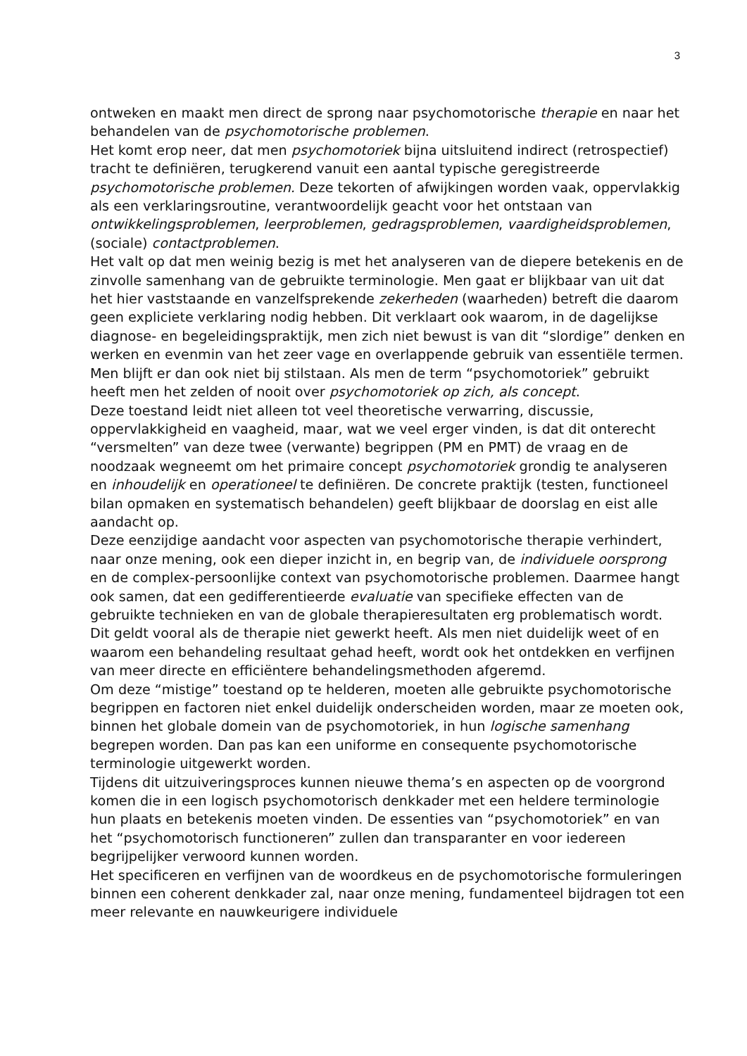3
ontweken en maakt men direct de sprong naar psychomotorische therapie en naar het behandelen van de psychomotorische problemen.
Het komt erop neer, dat men psychomotoriek bijna uitsluitend indirect (retrospectief) tracht te definiëren, terugkerend vanuit een aantal typische geregistreerde psychomotorische problemen. Deze tekorten of afwijkingen worden vaak, oppervlakkig als een verklaringsroutine, verantwoordelijk geacht voor het ontstaan van ontwikkelingsproblemen, leerproblemen, gedragsproblemen, vaardigheidsproblemen, (sociale) contactproblemen.
Het valt op dat men weinig bezig is met het analyseren van de diepere betekenis en de zinvolle samenhang van de gebruikte terminologie. Men gaat er blijkbaar van uit dat het hier vaststaande en vanzelfsprekende zekerheden (waarheden) betreft die daarom geen expliciete verklaring nodig hebben. Dit verklaart ook waarom, in de dagelijkse diagnose- en begeleidingspraktijk, men zich niet bewust is van dit “slordige” denken en werken en evenmin van het zeer vage en overlappende gebruik van essentiële termen. Men blijft er dan ook niet bij stilstaan. Als men de term “psychomotoriek” gebruikt heeft men het zelden of nooit over psychomotoriek op zich, als concept.
Deze toestand leidt niet alleen tot veel theoretische verwarring, discussie, oppervlakkigheid en vaagheid, maar, wat we veel erger vinden, is dat dit onterecht “versmelten” van deze twee (verwante) begrippen (PM en PMT) de vraag en de noodzaak wegneemt om het primaire concept psychomotoriek grondig te analyseren en inhoudelijk en operationeel te definiëren. De concrete praktijk (testen, functioneel bilan opmaken en systematisch behandelen) geeft blijkbaar de doorslag en eist alle aandacht op.
Deze eenzijdige aandacht voor aspecten van psychomotorische therapie verhindert, naar onze mening, ook een dieper inzicht in, en begrip van, de individuele oorsprong en de complex-persoonlijke context van psychomotorische problemen. Daarmee hangt ook samen, dat een gedifferentieerde evaluatie van specifieke effecten van de gebruikte technieken en van de globale therapieresultaten erg problematisch wordt. Dit geldt vooral als de therapie niet gewerkt heeft. Als men niet duidelijk weet of en waarom een behandeling resultaat gehad heeft, wordt ook het ontdekken en verfijnen van meer directe en efficiëntere behandelingsmethoden afgeremd.
Om deze “mistige” toestand op te helderen, moeten alle gebruikte psychomotorische begrippen en factoren niet enkel duidelijk onderscheiden worden, maar ze moeten ook, binnen het globale domein van de psychomotoriek, in hun logische samenhang begrepen worden. Dan pas kan een uniforme en consequente psychomotorische terminologie uitgewerkt worden.
Tijdens dit uitzuiveringsproces kunnen nieuwe thema’s en aspecten op de voorgrond komen die in een logisch psychomotorisch denkkader met een heldere terminologie hun plaats en betekenis moeten vinden. De essenties van “psychomotoriek” en van het “psychomotorisch functioneren” zullen dan transparanter en voor iedereen begrijpelijker verwoord kunnen worden.
Het specificeren en verfijnen van de woordkeus en de psychomotorische formuleringen binnen een coherent denkkader zal, naar onze mening, fundamenteel bijdragen tot een meer relevante en nauwkeurigere individuele